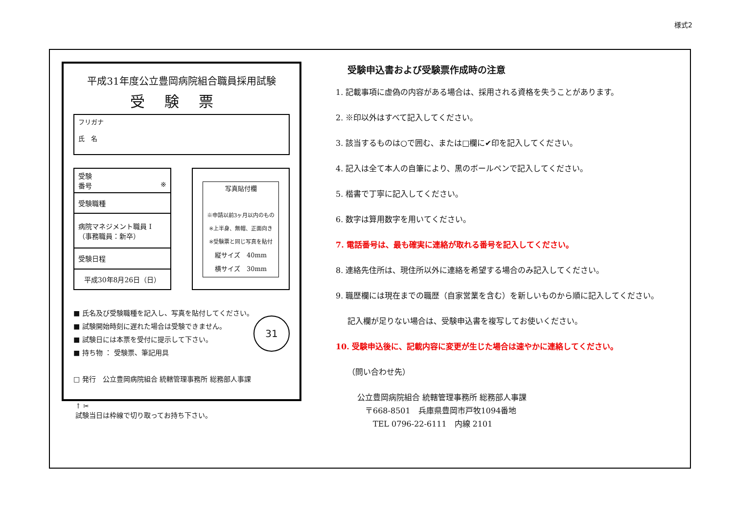様式2
平成31年度公立豊岡病院組合職員採用試験
受験票
フリガナ
氏　名
| 受験 番号 ※ |
| 受験職種 |
| 病院マネジメント職員 I （事務職員：新卒） |
| 受験日程 |
| 平成30年8月26日（日） |
写真貼付欄
※申請以前3ヶ月以内のもの
※上半身、無帽、正面向き
※受験票と同じ写真を貼付
縦サイズ　40mm
横サイズ　30mm
■ 氏名及び受験職種を記入し、写真を貼付してください。
■ 試験開始時刻に遅れた場合は受験できません。
■ 試験日には本票を受付に提示して下さい。
■ 持ち物 ： 受験票、筆記用具
31
□ 発行　公立豊岡病院組合 統轄管理事務所 総務部人事課
↑ ✂
試験当日は枠線で切り取ってお持ち下さい。
受験申込書および受験票作成時の注意
1. 記載事項に虚偽の内容がある場合は、採用される資格を失うことがあります。
2. ※印以外はすべて記入してください。
3. 該当するものは○で囲む、または□欄に✔印を記入してください。
4. 記入は全て本人の自筆により、黒のボールペンで記入してください。
5. 楷書で丁寧に記入してください。
6. 数字は算用数字を用いてください。
7. 電話番号は、最も確実に連絡が取れる番号を記入してください。
8. 連絡先住所は、現住所以外に連絡を希望する場合のみ記入してください。
9. 職歴欄には現在までの職歴（自家営業を含む）を新しいものから順に記入してください。
記入欄が足りない場合は、受験申込書を複写してお使いください。
10. 受験申込後に、記載内容に変更が生じた場合は速やかに連絡してください。
（問い合わせ先）
公立豊岡病院組合 統轄管理事務所 総務部人事課
　〒668-8501　兵庫県豊岡市戸牧1094番地
　　TEL 0796-22-6111　内線 2101